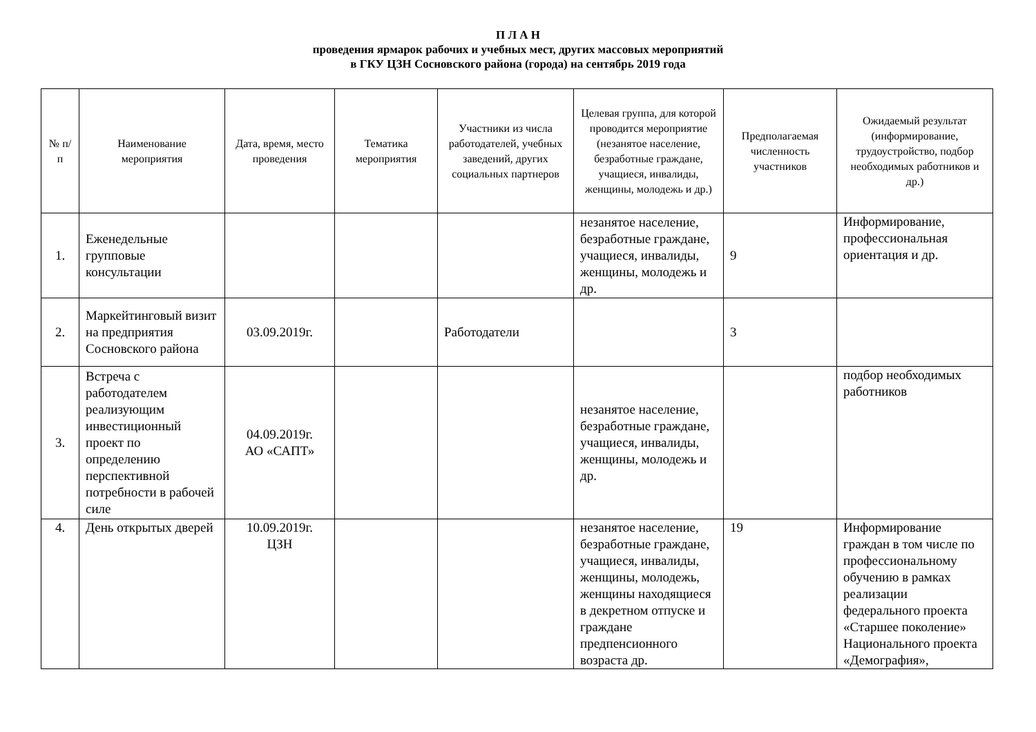П Л А Н
проведения ярмарок рабочих и учебных мест, других массовых мероприятий
в ГКУ ЦЗН Сосновского района (города) на сентябрь 2019 года
| № п/п | Наименование мероприятия | Дата, время, место проведения | Тематика мероприятия | Участники из числа работодателей, учебных заведений, других социальных партнеров | Целевая группа, для которой проводится мероприятие (незанятое население, безработные граждане, учащиеся, инвалиды, женщины, молодежь и др.) | Предполагаемая численность участников | Ожидаемый результат (информирование, трудоустройство, подбор необходимых работников и др.) |
| --- | --- | --- | --- | --- | --- | --- | --- |
| 1. | Еженедельные групповые консультации | | | | незанятое население, безработные граждане, учащиеся, инвалиды, женщины, молодежь и др. | 9 | Информирование, профессиональная ориентация и др. |
| 2. | Маркейтинговый визит на предприятия Сосновского района | 03.09.2019г. | | Работодатели | | 3 | |
| 3. | Встреча с работодателем реализующим инвестиционный проект по определению перспективной потребности в рабочей силе | 04.09.2019г. АО «САПТ» | | | незанятое население, безработные граждане, учащиеся, инвалиды, женщины, молодежь и др. | | подбор необходимых работников |
| 4. | День открытых дверей | 10.09.2019г. ЦЗН | | | незанятое население, безработные граждане, учащиеся, инвалиды, женщины, молодежь, женщины находящиеся в декретном отпуске и граждане предпенсионного возраста др. | 19 | Информирование граждан в том числе по профессиональному обучению в рамках реализации федерального проекта «Старшее поколение» Национального проекта «Демография», |